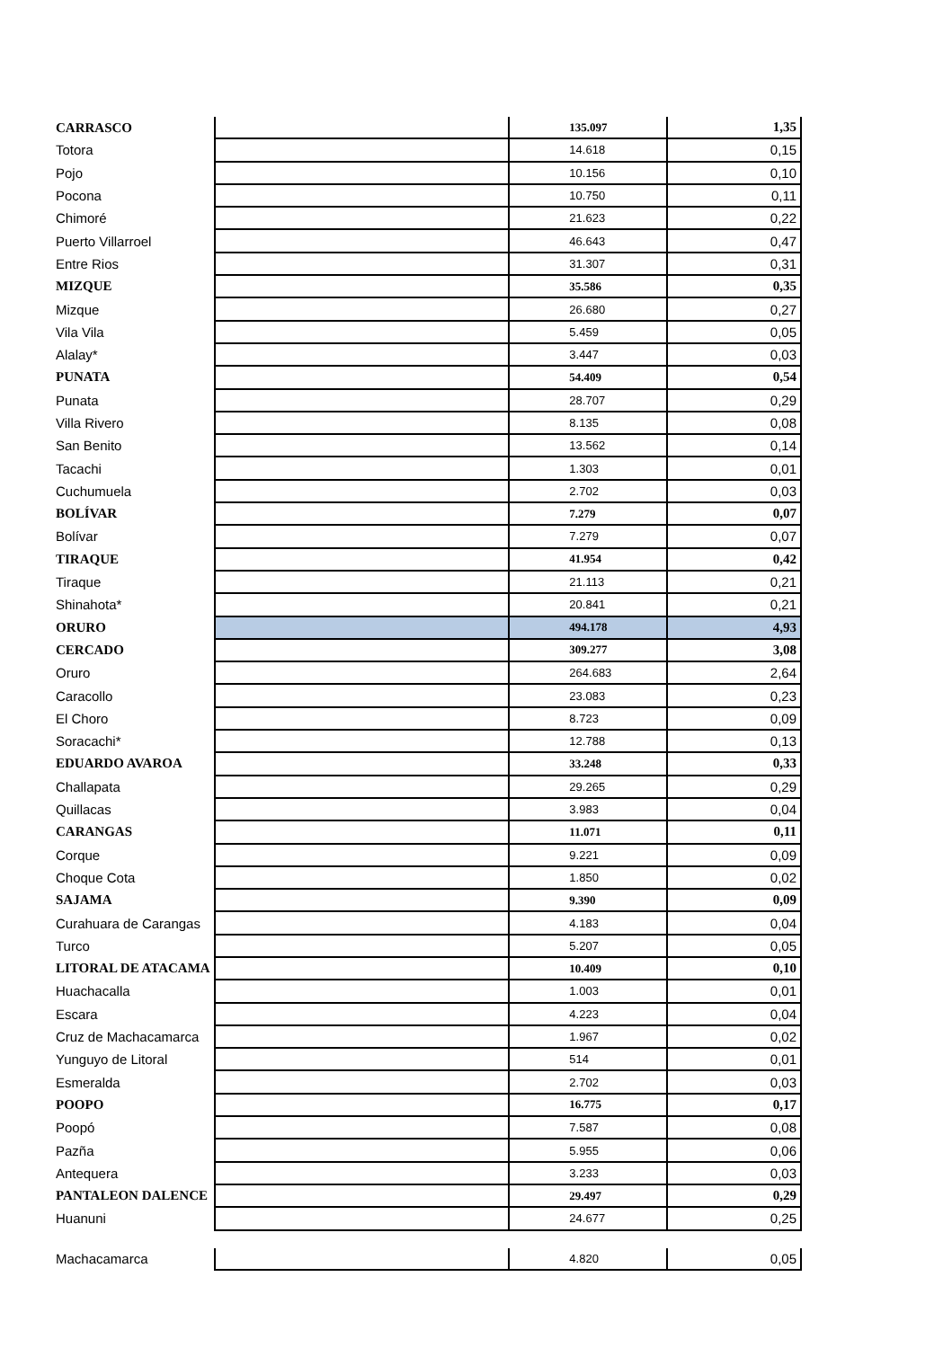| CARRASCO | | 135.097 | 1,35 |
| Totora | | 14.618 | 0,15 |
| Pojo | | 10.156 | 0,10 |
| Pocona | | 10.750 | 0,11 |
| Chimoré | | 21.623 | 0,22 |
| Puerto Villarroel | | 46.643 | 0,47 |
| Entre Rios | | 31.307 | 0,31 |
| MIZQUE | | 35.586 | 0,35 |
| Mizque | | 26.680 | 0,27 |
| Vila Vila | | 5.459 | 0,05 |
| Alalay* | | 3.447 | 0,03 |
| PUNATA | | 54.409 | 0,54 |
| Punata | | 28.707 | 0,29 |
| Villa Rivero | | 8.135 | 0,08 |
| San Benito | | 13.562 | 0,14 |
| Tacachi | | 1.303 | 0,01 |
| Cuchumuela | | 2.702 | 0,03 |
| BOLÍVAR | | 7.279 | 0,07 |
| Bolívar | | 7.279 | 0,07 |
| TIRAQUE | | 41.954 | 0,42 |
| Tiraque | | 21.113 | 0,21 |
| Shinahota* | | 20.841 | 0,21 |
| ORURO | | 494.178 | 4,93 |
| CERCADO | | 309.277 | 3,08 |
| Oruro | | 264.683 | 2,64 |
| Caracollo | | 23.083 | 0,23 |
| El Choro | | 8.723 | 0,09 |
| Soracachi* | | 12.788 | 0,13 |
| EDUARDO AVAROA | | 33.248 | 0,33 |
| Challapata | | 29.265 | 0,29 |
| Quillacas | | 3.983 | 0,04 |
| CARANGAS | | 11.071 | 0,11 |
| Corque | | 9.221 | 0,09 |
| Choque Cota | | 1.850 | 0,02 |
| SAJAMA | | 9.390 | 0,09 |
| Curahuara de Carangas | | 4.183 | 0,04 |
| Turco | | 5.207 | 0,05 |
| LITORAL DE ATACAMA | | 10.409 | 0,10 |
| Huachacalla | | 1.003 | 0,01 |
| Escara | | 4.223 | 0,04 |
| Cruz de Machacamarca | | 1.967 | 0,02 |
| Yunguyo de Litoral | | 514 | 0,01 |
| Esmeralda | | 2.702 | 0,03 |
| POOPO | | 16.775 | 0,17 |
| Poopó | | 7.587 | 0,08 |
| Pazña | | 5.955 | 0,06 |
| Antequera | | 3.233 | 0,03 |
| PANTALEON DALENCE | | 29.497 | 0,29 |
| Huanuni | | 24.677 | 0,25 |
| Machacamarca | | 4.820 | 0,05 |